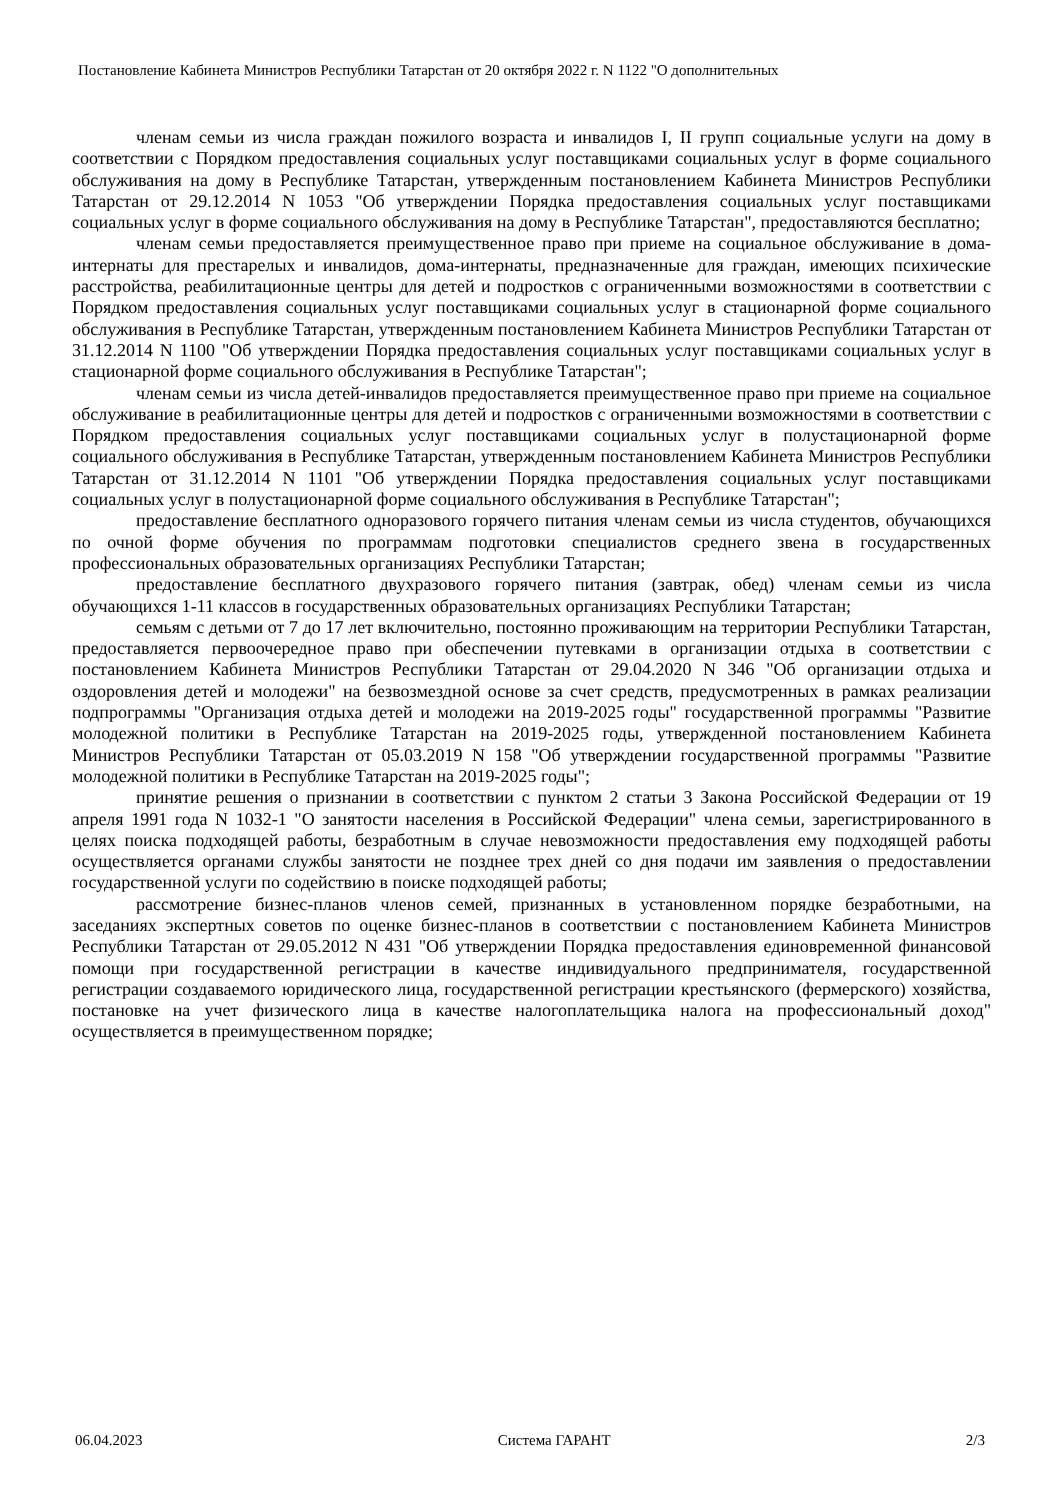Постановление Кабинета Министров Республики Татарстан от 20 октября 2022 г. N 1122 "О дополнительных
членам семьи из числа граждан пожилого возраста и инвалидов I, II групп социальные услуги на дому в соответствии с Порядком предоставления социальных услуг поставщиками социальных услуг в форме социального обслуживания на дому в Республике Татарстан, утвержденным постановлением Кабинета Министров Республики Татарстан от 29.12.2014 N 1053 "Об утверждении Порядка предоставления социальных услуг поставщиками социальных услуг в форме социального обслуживания на дому в Республике Татарстан", предоставляются бесплатно;
членам семьи предоставляется преимущественное право при приеме на социальное обслуживание в дома-интернаты для престарелых и инвалидов, дома-интернаты, предназначенные для граждан, имеющих психические расстройства, реабилитационные центры для детей и подростков с ограниченными возможностями в соответствии с Порядком предоставления социальных услуг поставщиками социальных услуг в стационарной форме социального обслуживания в Республике Татарстан, утвержденным постановлением Кабинета Министров Республики Татарстан от 31.12.2014 N 1100 "Об утверждении Порядка предоставления социальных услуг поставщиками социальных услуг в стационарной форме социального обслуживания в Республике Татарстан";
членам семьи из числа детей-инвалидов предоставляется преимущественное право при приеме на социальное обслуживание в реабилитационные центры для детей и подростков с ограниченными возможностями в соответствии с Порядком предоставления социальных услуг поставщиками социальных услуг в полустационарной форме социального обслуживания в Республике Татарстан, утвержденным постановлением Кабинета Министров Республики Татарстан от 31.12.2014 N 1101 "Об утверждении Порядка предоставления социальных услуг поставщиками социальных услуг в полустационарной форме социального обслуживания в Республике Татарстан";
предоставление бесплатного одноразового горячего питания членам семьи из числа студентов, обучающихся по очной форме обучения по программам подготовки специалистов среднего звена в государственных профессиональных образовательных организациях Республики Татарстан;
предоставление бесплатного двухразового горячего питания (завтрак, обед) членам семьи из числа обучающихся 1-11 классов в государственных образовательных организациях Республики Татарстан;
семьям с детьми от 7 до 17 лет включительно, постоянно проживающим на территории Республики Татарстан, предоставляется первоочередное право при обеспечении путевками в организации отдыха в соответствии с постановлением Кабинета Министров Республики Татарстан от 29.04.2020 N 346 "Об организации отдыха и оздоровления детей и молодежи" на безвозмездной основе за счет средств, предусмотренных в рамках реализации подпрограммы "Организация отдыха детей и молодежи на 2019-2025 годы" государственной программы "Развитие молодежной политики в Республике Татарстан на 2019-2025 годы, утвержденной постановлением Кабинета Министров Республики Татарстан от 05.03.2019 N 158 "Об утверждении государственной программы "Развитие молодежной политики в Республике Татарстан на 2019-2025 годы";
принятие решения о признании в соответствии с пунктом 2 статьи 3 Закона Российской Федерации от 19 апреля 1991 года N 1032-1 "О занятости населения в Российской Федерации" члена семьи, зарегистрированного в целях поиска подходящей работы, безработным в случае невозможности предоставления ему подходящей работы осуществляется органами службы занятости не позднее трех дней со дня подачи им заявления о предоставлении государственной услуги по содействию в поиске подходящей работы;
рассмотрение бизнес-планов членов семей, признанных в установленном порядке безработными, на заседаниях экспертных советов по оценке бизнес-планов в соответствии с постановлением Кабинета Министров Республики Татарстан от 29.05.2012 N 431 "Об утверждении Порядка предоставления единовременной финансовой помощи при государственной регистрации в качестве индивидуального предпринимателя, государственной регистрации создаваемого юридического лица, государственной регистрации крестьянского (фермерского) хозяйства, постановке на учет физического лица в качестве налогоплательщика налога на профессиональный доход" осуществляется в преимущественном порядке;
06.04.2023 Система ГАРАНТ 2/3